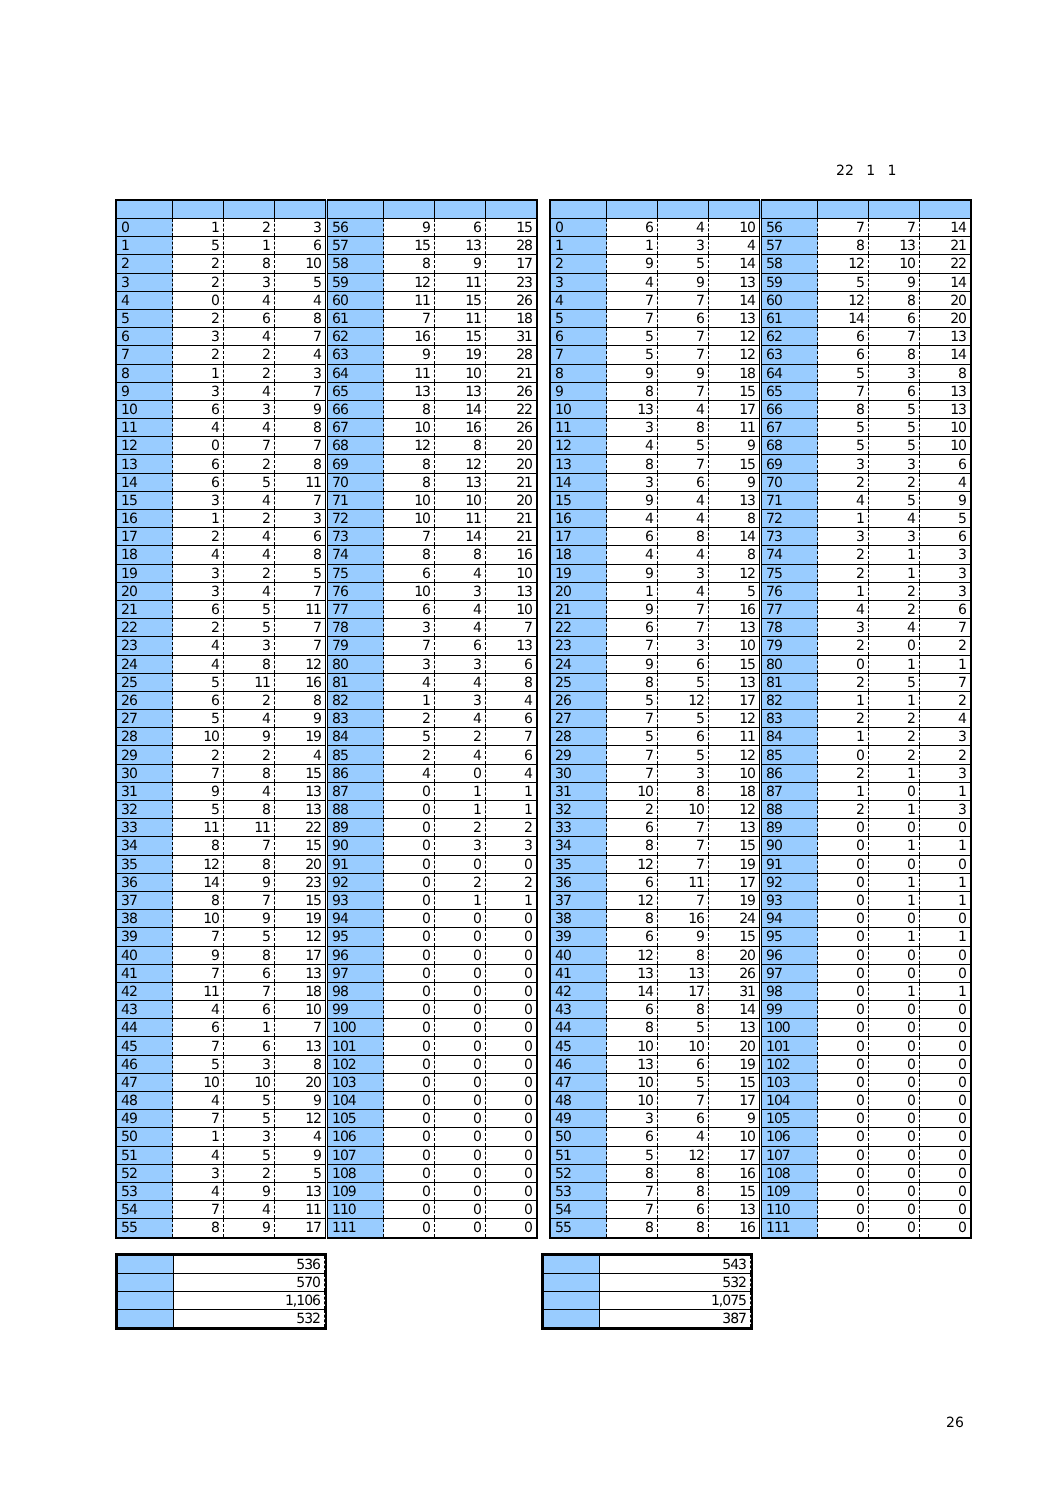22 1 1
| 0 | 1 | 2 | 3 | 56 | 9 | 6 | 15 |
| 1 | 5 | 1 | 6 | 57 | 15 | 13 | 28 |
| 2 | 2 | 8 | 10 | 58 | 8 | 9 | 17 |
| 3 | 2 | 3 | 5 | 59 | 12 | 11 | 23 |
| 4 | 0 | 4 | 4 | 60 | 11 | 15 | 26 |
| 5 | 2 | 6 | 8 | 61 | 7 | 11 | 18 |
| 6 | 3 | 4 | 7 | 62 | 16 | 15 | 31 |
| 7 | 2 | 2 | 4 | 63 | 9 | 19 | 28 |
| 8 | 1 | 2 | 3 | 64 | 11 | 10 | 21 |
| 9 | 3 | 4 | 7 | 65 | 13 | 13 | 26 |
| 10 | 6 | 3 | 9 | 66 | 8 | 14 | 22 |
| 11 | 4 | 4 | 8 | 67 | 10 | 16 | 26 |
| 12 | 0 | 7 | 7 | 68 | 12 | 8 | 20 |
| 13 | 6 | 2 | 8 | 69 | 8 | 12 | 20 |
| 14 | 6 | 5 | 11 | 70 | 8 | 13 | 21 |
| 15 | 3 | 4 | 7 | 71 | 10 | 10 | 20 |
| 16 | 1 | 2 | 3 | 72 | 10 | 11 | 21 |
| 17 | 2 | 4 | 6 | 73 | 7 | 14 | 21 |
| 18 | 4 | 4 | 8 | 74 | 8 | 8 | 16 |
| 19 | 3 | 2 | 5 | 75 | 6 | 4 | 10 |
| 20 | 3 | 4 | 7 | 76 | 10 | 3 | 13 |
| 21 | 6 | 5 | 11 | 77 | 6 | 4 | 10 |
| 22 | 2 | 5 | 7 | 78 | 3 | 4 | 7 |
| 23 | 4 | 3 | 7 | 79 | 7 | 6 | 13 |
| 24 | 4 | 8 | 12 | 80 | 3 | 3 | 6 |
| 25 | 5 | 11 | 16 | 81 | 4 | 4 | 8 |
| 26 | 6 | 2 | 8 | 82 | 1 | 3 | 4 |
| 27 | 5 | 4 | 9 | 83 | 2 | 4 | 6 |
| 28 | 10 | 9 | 19 | 84 | 5 | 2 | 7 |
| 29 | 2 | 2 | 4 | 85 | 2 | 4 | 6 |
| 30 | 7 | 8 | 15 | 86 | 4 | 0 | 4 |
| 31 | 9 | 4 | 13 | 87 | 0 | 1 | 1 |
| 32 | 5 | 8 | 13 | 88 | 0 | 1 | 1 |
| 33 | 11 | 11 | 22 | 89 | 0 | 2 | 2 |
| 34 | 8 | 7 | 15 | 90 | 0 | 3 | 3 |
| 35 | 12 | 8 | 20 | 91 | 0 | 0 | 0 |
| 36 | 14 | 9 | 23 | 92 | 0 | 2 | 2 |
| 37 | 8 | 7 | 15 | 93 | 0 | 1 | 1 |
| 38 | 10 | 9 | 19 | 94 | 0 | 0 | 0 |
| 39 | 7 | 5 | 12 | 95 | 0 | 0 | 0 |
| 40 | 9 | 8 | 17 | 96 | 0 | 0 | 0 |
| 41 | 7 | 6 | 13 | 97 | 0 | 0 | 0 |
| 42 | 11 | 7 | 18 | 98 | 0 | 0 | 0 |
| 43 | 4 | 6 | 10 | 99 | 0 | 0 | 0 |
| 44 | 6 | 1 | 7 | 100 | 0 | 0 | 0 |
| 45 | 7 | 6 | 13 | 101 | 0 | 0 | 0 |
| 46 | 5 | 3 | 8 | 102 | 0 | 0 | 0 |
| 47 | 10 | 10 | 20 | 103 | 0 | 0 | 0 |
| 48 | 4 | 5 | 9 | 104 | 0 | 0 | 0 |
| 49 | 7 | 5 | 12 | 105 | 0 | 0 | 0 |
| 50 | 1 | 3 | 4 | 106 | 0 | 0 | 0 |
| 51 | 4 | 5 | 9 | 107 | 0 | 0 | 0 |
| 52 | 3 | 2 | 5 | 108 | 0 | 0 | 0 |
| 53 | 4 | 9 | 13 | 109 | 0 | 0 | 0 |
| 54 | 7 | 4 | 11 | 110 | 0 | 0 | 0 |
| 55 | 8 | 9 | 17 | 111 | 0 | 0 | 0 |
| 0 | 6 | 4 | 10 | 56 | 7 | 7 | 14 |
| 1 | 1 | 3 | 4 | 57 | 8 | 13 | 21 |
| 2 | 9 | 5 | 14 | 58 | 12 | 10 | 22 |
| 3 | 4 | 9 | 13 | 59 | 5 | 9 | 14 |
| 4 | 7 | 7 | 14 | 60 | 12 | 8 | 20 |
| 5 | 7 | 6 | 13 | 61 | 14 | 6 | 20 |
| 6 | 5 | 7 | 12 | 62 | 6 | 7 | 13 |
| 7 | 5 | 7 | 12 | 63 | 6 | 8 | 14 |
| 8 | 9 | 9 | 18 | 64 | 5 | 3 | 8 |
| 9 | 8 | 7 | 15 | 65 | 7 | 6 | 13 |
| 10 | 13 | 4 | 17 | 66 | 8 | 5 | 13 |
| 11 | 3 | 8 | 11 | 67 | 5 | 5 | 10 |
| 12 | 4 | 5 | 9 | 68 | 5 | 5 | 10 |
| 13 | 8 | 7 | 15 | 69 | 3 | 3 | 6 |
| 14 | 3 | 6 | 9 | 70 | 2 | 2 | 4 |
| 15 | 9 | 4 | 13 | 71 | 4 | 5 | 9 |
| 16 | 4 | 4 | 8 | 72 | 1 | 4 | 5 |
| 17 | 6 | 8 | 14 | 73 | 3 | 3 | 6 |
| 18 | 4 | 4 | 8 | 74 | 2 | 1 | 3 |
| 19 | 9 | 3 | 12 | 75 | 2 | 1 | 3 |
| 20 | 1 | 4 | 5 | 76 | 1 | 2 | 3 |
| 21 | 9 | 7 | 16 | 77 | 4 | 2 | 6 |
| 22 | 6 | 7 | 13 | 78 | 3 | 4 | 7 |
| 23 | 7 | 3 | 10 | 79 | 2 | 0 | 2 |
| 24 | 9 | 6 | 15 | 80 | 0 | 1 | 1 |
| 25 | 8 | 5 | 13 | 81 | 2 | 5 | 7 |
| 26 | 5 | 12 | 17 | 82 | 1 | 1 | 2 |
| 27 | 7 | 5 | 12 | 83 | 2 | 2 | 4 |
| 28 | 5 | 6 | 11 | 84 | 1 | 2 | 3 |
| 29 | 7 | 5 | 12 | 85 | 0 | 2 | 2 |
| 30 | 7 | 3 | 10 | 86 | 2 | 1 | 3 |
| 31 | 10 | 8 | 18 | 87 | 1 | 0 | 1 |
| 32 | 2 | 10 | 12 | 88 | 2 | 1 | 3 |
| 33 | 6 | 7 | 13 | 89 | 0 | 0 | 0 |
| 34 | 8 | 7 | 15 | 90 | 0 | 1 | 1 |
| 35 | 12 | 7 | 19 | 91 | 0 | 0 | 0 |
| 36 | 6 | 11 | 17 | 92 | 0 | 1 | 1 |
| 37 | 12 | 7 | 19 | 93 | 0 | 1 | 1 |
| 38 | 8 | 16 | 24 | 94 | 0 | 0 | 0 |
| 39 | 6 | 9 | 15 | 95 | 0 | 1 | 1 |
| 40 | 12 | 8 | 20 | 96 | 0 | 0 | 0 |
| 41 | 13 | 13 | 26 | 97 | 0 | 0 | 0 |
| 42 | 14 | 17 | 31 | 98 | 0 | 1 | 1 |
| 43 | 6 | 8 | 14 | 99 | 0 | 0 | 0 |
| 44 | 8 | 5 | 13 | 100 | 0 | 0 | 0 |
| 45 | 10 | 10 | 20 | 101 | 0 | 0 | 0 |
| 46 | 13 | 6 | 19 | 102 | 0 | 0 | 0 |
| 47 | 10 | 5 | 15 | 103 | 0 | 0 | 0 |
| 48 | 10 | 7 | 17 | 104 | 0 | 0 | 0 |
| 49 | 3 | 6 | 9 | 105 | 0 | 0 | 0 |
| 50 | 6 | 4 | 10 | 106 | 0 | 0 | 0 |
| 51 | 5 | 12 | 17 | 107 | 0 | 0 | 0 |
| 52 | 8 | 8 | 16 | 108 | 0 | 0 | 0 |
| 53 | 7 | 8 | 15 | 109 | 0 | 0 | 0 |
| 54 | 7 | 6 | 13 | 110 | 0 | 0 | 0 |
| 55 | 8 | 8 | 16 | 111 | 0 | 0 | 0 |
| | 536 |
| | 570 |
| | 1,106 |
| | 532 |
| | 543 |
| | 532 |
| | 1,075 |
| | 387 |
26